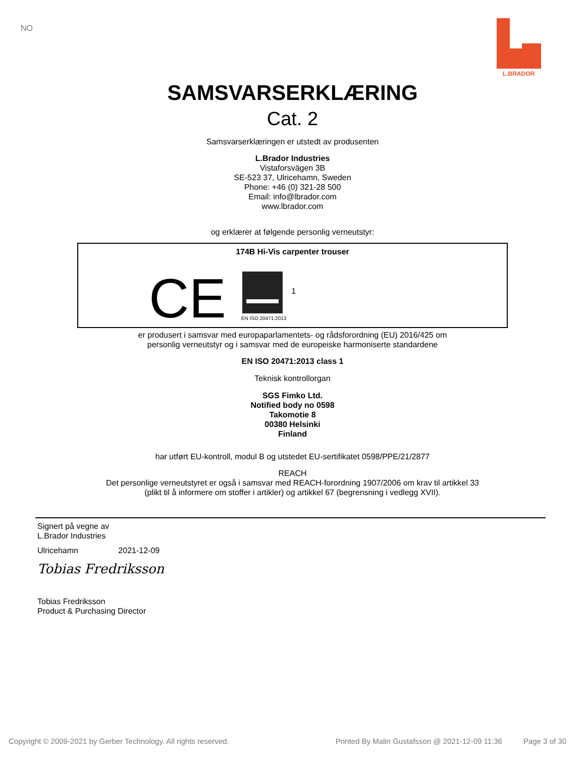NO
L.BRADOR
SAMSVARSERKLÆRING
Cat. 2
Samsvarserklæringen er utstedt av produsenten
L.Brador Industries
Vistaforsvägen 3B
SE-523 37, Ulricehamn, Sweden
Phone: +46 (0) 321-28 500
Email: info@lbrador.com
www.lbrador.com
og erklærer at følgende personlig verneutstyr:
174B Hi-Vis carpenter trouser
CE
EN ISO 20471:2013
1
er produsert i samsvar med europaparlamentets- og rådsforordning (EU) 2016/425 om
personlig verneutstyr og i samsvar med de europeiske harmoniserte standardene
EN ISO 20471:2013 class 1
Teknisk kontrollorgan
SGS Fimko Ltd.
Notified body no 0598
Takomotie 8
00380 Helsinki
Finland
har utført EU-kontroll, modul B og utstedet EU-sertifikatet 0598/PPE/21/2877
REACH
Det personlige verneutstyret er også i samsvar med REACH-forordning 1907/2006 om krav til artikkel 33
(plikt til å informere om stoffer i artikler) og artikkel 67 (begrensning i vedlegg XVII).
Signert på vegne av
L.Brador Industries
Ulricehamn 2021-12-09
Tobias Fredriksson
Tobias Fredriksson
Product & Purchasing Director
Copyright © 2009-2021 by Gerber Technology. All rights reserved. Printed By Malin Gustafsson @ 2021-12-09 11:36 Page 3 of 30